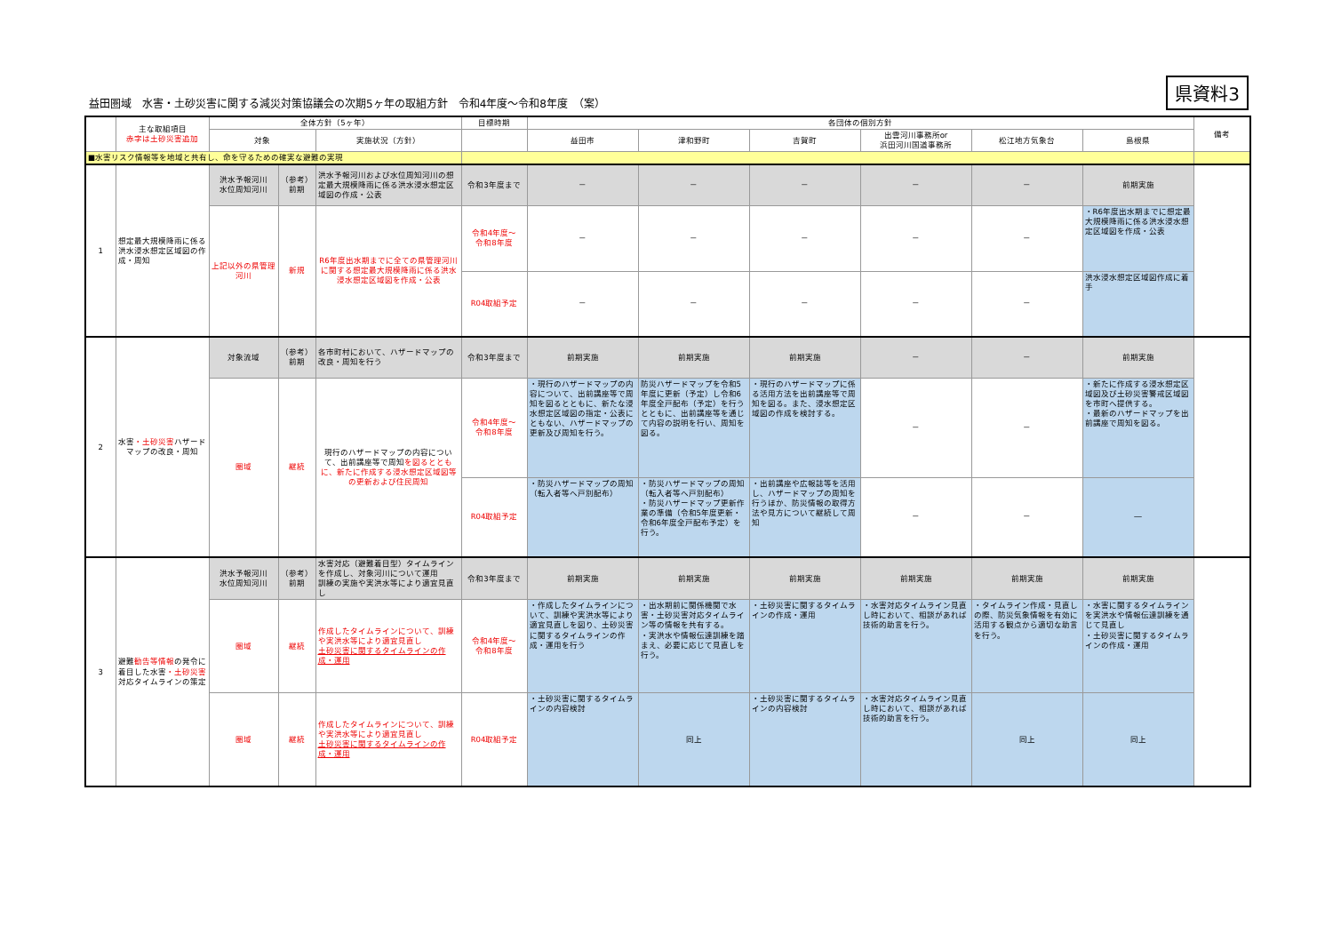益田圏域　水害・土砂災害に関する減災対策協議会の次期5ヶ年の取組方針　令和4年度～令和8年度　（案）
県資料3
| | 主な取組項目 赤字は土砂災害追加 | 全体方針（5ヶ年） | | | 目標時期 | 各団体の個別方針 | | | | | | 備考 |
| --- | --- | --- | --- | --- | --- | --- | --- | --- | --- | --- | --- | --- |
| | | 対象 | | 実施状況（方針） | | 益田市 | 津和野町 | 吉賀町 | 出雲河川事務所or 浜田河川国道事務所 | 松江地方気象台 | 島根県 | |
| ■水害リスク情報等を地域と共有し、命を守るための確実な避難の実現 | | | | | | | | | | | | |
| 1 | 想定最大規模降雨に係る洪水浸水想定区域図の作成・周知 | 洪水予報河川 水位周知河川 | （参考） 前期 | 洪水予報河川および水位周知河川の想定最大規模降雨に係る洪水浸水想定区域図の作成・公表 | 令和3年度まで | － | － | － | － | － | 前期実施 | |
| | | 上記以外の県管理河川 | 新規 | R6年度出水期までに全ての県管理河川に関する想定最大規模降雨に係る洪水浸水想定区域図を作成・公表 | 令和4年度～ 令和8年度 | － | － | － | － | － | ・R6年度出水期までに想定最大規模降雨に係る洪水浸水想定区域図を作成・公表 | |
| | | | | | R04取組予定 | － | － | － | － | － | 洪水浸水想定区域図作成に着手 | |
| 2 | 水害 ・土砂災害 ハザードマップの改良・周知 | 対象流域 | （参考） 前期 | 各市町村において、ハザードマップの改良・周知を行う | 令和3年度まで | 前期実施 | 前期実施 | 前期実施 | － | － | 前期実施 | |
| | | 圏域 | 継続 | 現行のハザードマップの内容について、出前講座等で周知 を図るとともに、新たに作成する浸水想定区域図等の更新および住民周知 | 令和4年度～ 令和8年度 | ・現行のハザードマップの内容について、出前講座等で周知を図るとともに、新たな浸水想定区域図の指定・公表にともない、ハザードマップの更新及び周知を行う。 | 防災ハザードマップを令和5年度に更新（予定）し令和6年度全戸配布（予定）を行うとともに、出前講座等を通じて内容の説明を行い、周知を図る。 | ・現行のハザードマップに係る活用方法を出前講座等で周知を図る。また、浸水想定区域図の作成を検討する。 | － | － | ・新たに作成する浸水想定区域図及び土砂災害警戒区域図を市町へ提供する。 ・最新のハザードマップを出前講座で周知を図る。 | |
| | | | | | R04取組予定 | ・防災ハザードマップの周知（転入者等へ戸別配布） | ・防災ハザードマップの周知（転入者等へ戸別配布） ・防災ハザードマップ更新作業の準備（令和5年度更新・令和6年度全戸配布予定）を行う。 | ・出前講座や広報誌等を活用し、ハザードマップの周知を行うほか、防災情報の取得方法や見方について継続して周知 | － | － | ― | |
| 3 | 避難 勧告等情報 の発令に着目した水害 ・土砂災害 対応タイムラインの策定 | 洪水予報河川 水位周知河川 | （参考） 前期 | 水害対応（避難着目型）タイムラインを作成し、対象河川について運用 訓練の実施や実洪水等により適宜見直し | 令和3年度まで | 前期実施 | 前期実施 | 前期実施 | 前期実施 | 前期実施 | 前期実施 | |
| | | 圏域 | 継続 | 作成したタイムラインについて、訓練や実洪水等により適宜見直し 土砂災害に関するタイムラインの作成・運用 | 令和4年度～ 令和8年度 | ・作成したタイムラインについて、訓練や実洪水等により適宜見直しを図り、土砂災害に関するタイムラインの作成・運用を行う | ・出水期前に関係機関で水害・土砂災害対応タイムライン等の情報を共有する。 ・実洪水や情報伝達訓練を踏まえ、必要に応じて見直しを行う。 | ・土砂災害に関するタイムラインの作成・運用 | ・水害対応タイムライン見直し時において、相談があれば技術的助言を行う。 | ・タイムライン作成・見直しの際、防災気象情報を有効に活用する観点から適切な助言を行う。 | ・水害に関するタイムラインを実洪水や情報伝達訓練を通じて見直し ・土砂災害に関するタイムラインの作成・運用 | |
| | | 圏域 | 継続 | 作成したタイムラインについて、訓練や実洪水等により適宜見直し 土砂災害に関するタイムラインの作成・運用 | R04取組予定 | ・土砂災害に関するタイムラインの内容検討 | 同上 | ・土砂災害に関するタイムラインの内容検討 | ・水害対応タイムライン見直し時において、相談があれば技術的助言を行う。 | 同上 | 同上 | |